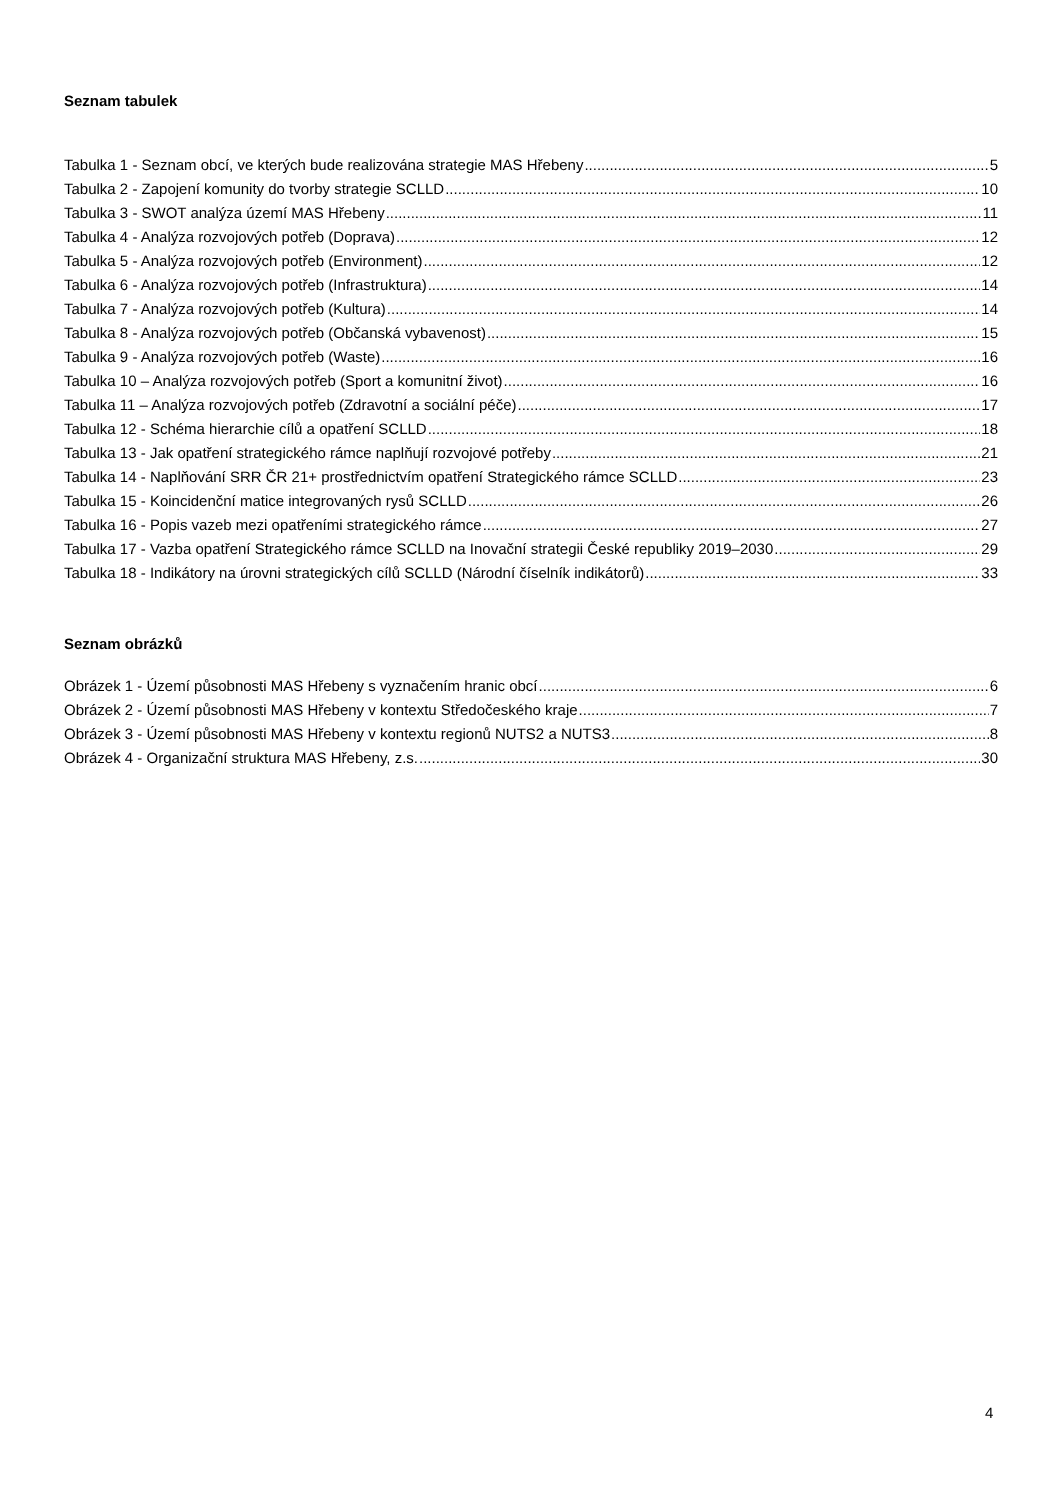Seznam tabulek
Tabulka 1 - Seznam obcí, ve kterých bude realizována strategie MAS Hřebeny 5
Tabulka 2 - Zapojení komunity do tvorby strategie SCLLD 10
Tabulka 3 - SWOT analýza území MAS Hřebeny 11
Tabulka 4 - Analýza rozvojových potřeb (Doprava) 12
Tabulka 5 - Analýza rozvojových potřeb (Environment) 12
Tabulka 6 - Analýza rozvojových potřeb (Infrastruktura) 14
Tabulka 7 - Analýza rozvojových potřeb (Kultura) 14
Tabulka 8 - Analýza rozvojových potřeb (Občanská vybavenost) 15
Tabulka 9 - Analýza rozvojových potřeb (Waste) 16
Tabulka 10 – Analýza rozvojových potřeb (Sport a komunitní život) 16
Tabulka 11 – Analýza rozvojových potřeb (Zdravotní a sociální péče) 17
Tabulka 12 - Schéma hierarchie cílů a opatření SCLLD 18
Tabulka 13 - Jak opatření strategického rámce naplňují rozvojové potřeby 21
Tabulka 14 - Naplňování SRR ČR 21+ prostřednictvím opatření Strategického rámce SCLLD 23
Tabulka 15 - Koincidenční matice integrovaných rysů SCLLD 26
Tabulka 16 - Popis vazeb mezi opatřeními strategického rámce 27
Tabulka 17 - Vazba opatření Strategického rámce SCLLD na Inovační strategii České republiky 2019–2030 29
Tabulka 18 - Indikátory na úrovni strategických cílů SCLLD (Národní číselník indikátorů) 33
Seznam obrázků
Obrázek 1 - Území působnosti MAS Hřebeny s vyznačením hranic obcí 6
Obrázek 2 - Území působnosti MAS Hřebeny v kontextu Středočeského kraje 7
Obrázek 3 - Území působnosti MAS Hřebeny v kontextu regionů NUTS2 a NUTS3 8
Obrázek 4 - Organizační struktura MAS Hřebeny, z.s. 30
4